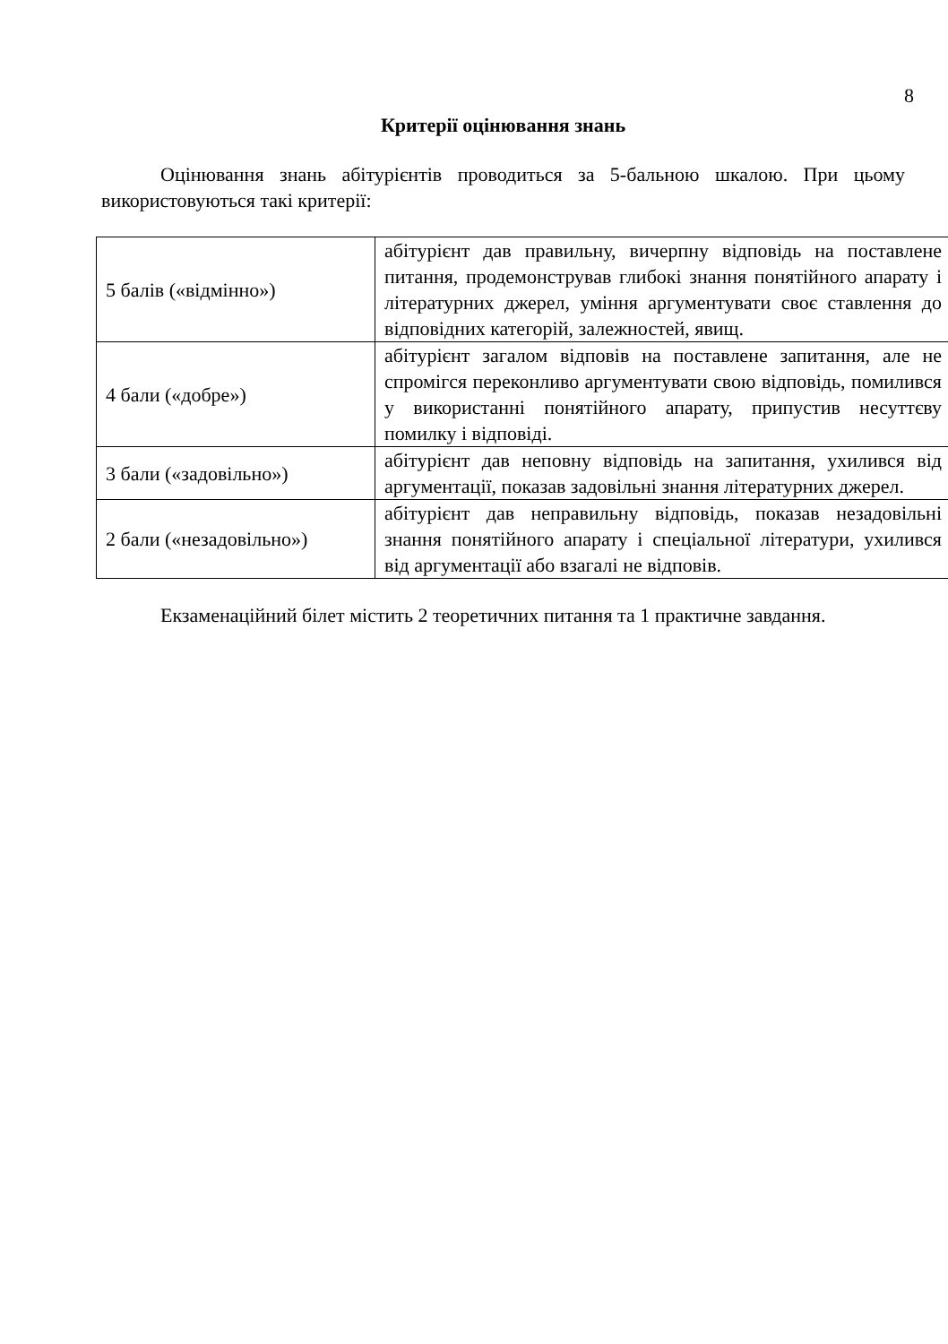8
Критерії оцінювання знань
Оцінювання знань абітурієнтів проводиться за 5-бальною шкалою. При цьому використовуються такі критерії:
| 5 балів («відмінно») | абітурієнт дав правильну, вичерпну відповідь на поставлене питання, продемонстрував глибокі знання понятійного апарату і літературних джерел, уміння аргументувати своє ставлення до відповідних категорій, залежностей, явищ. |
| 4 бали («добре») | абітурієнт загалом відповів на поставлене запитання, але не спромігся переконливо аргументувати свою відповідь, помилився у використанні понятійного апарату, припустив несуттєву помилку і відповіді. |
| 3 бали («задовільно») | абітурієнт дав неповну відповідь на запитання, ухилився від аргументації, показав задовільні знання літературних джерел. |
| 2 бали («незадовільно») | абітурієнт дав неправильну відповідь, показав незадовільні знання понятійного апарату і спеціальної літератури, ухилився від аргументації або взагалі не відповів. |
Екзаменаційний білет містить 2 теоретичних питання та 1 практичне завдання.